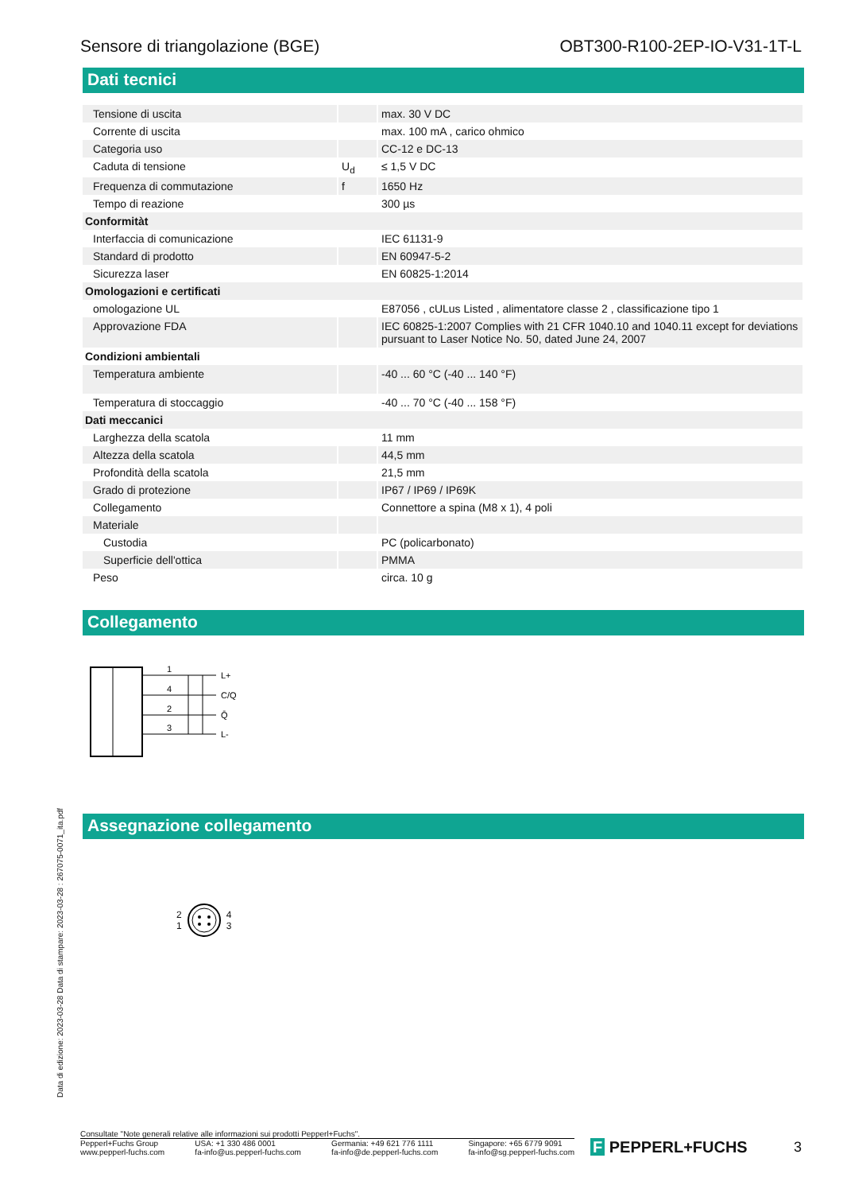Sensore di triangolazione (BGE) OBT300-R100-2EP-IO-V31-1T-L
Dati tecnici
| Tensione di uscita | | max. 30 V DC |
| Corrente di uscita | | max. 100 mA , carico ohmico |
| Categoria uso | | CC-12 e DC-13 |
| Caduta di tensione | U<sub>d</sub> | ≤ 1,5 V DC |
| Frequenza di commutazione | f | 1650 Hz |
| Tempo di reazione | | 300 µs |
| Conformitàt | | |
| Interfaccia di comunicazione | | IEC 61131-9 |
| Standard di prodotto | | EN 60947-5-2 |
| Sicurezza laser | | EN 60825-1:2014 |
| Omologazioni e certificati | | |
| omologazione UL | | E87056 , cULus Listed , alimentatore classe 2 , classificazione tipo 1 |
| Approvazione FDA | | IEC 60825-1:2007 Complies with 21 CFR 1040.10 and 1040.11 except for deviations pursuant to Laser Notice No. 50, dated June 24, 2007 |
| Condizioni ambientali | | |
| Temperatura ambiente | | -40 ... 60 °C (-40 ... 140 °F) |
| Temperatura di stoccaggio | | -40 ... 70 °C (-40 ... 158 °F) |
| Dati meccanici | | |
| Larghezza della scatola | | 11 mm |
| Altezza della scatola | | 44,5 mm |
| Profondità della scatola | | 21,5 mm |
| Grado di protezione | | IP67 / IP69 / IP69K |
| Collegamento | | Connettore a spina (M8 x 1), 4 poli |
| Materiale | | |
| Custodia | | PC (policarbonato) |
| Superficie dell'ottica | | PMMA |
| Peso | | circa. 10 g |
Collegamento
1
4
2
3
L+
C/Q
Q̄
L-
Assegnazione collegamento
2
1
4
3
Data di edizione: 2023-03-28 Data di stampare: 2023-03-28 : 267075-0071_ita.pdf
Consultate "Note generali relative alle informazioni sui prodotti Pepperl+Fuchs".
Pepperl+Fuchs Group
www.pepperl-fuchs.com USA: +1 330 486 0001
fa-info@us.pepperl-fuchs.com Germania: +49 621 776 1111
fa-info@de.pepperl-fuchs.com Singapore: +65 6779 9091
fa-info@sg.pepperl-fuchs.com
F PEPPERL+FUCHS 3